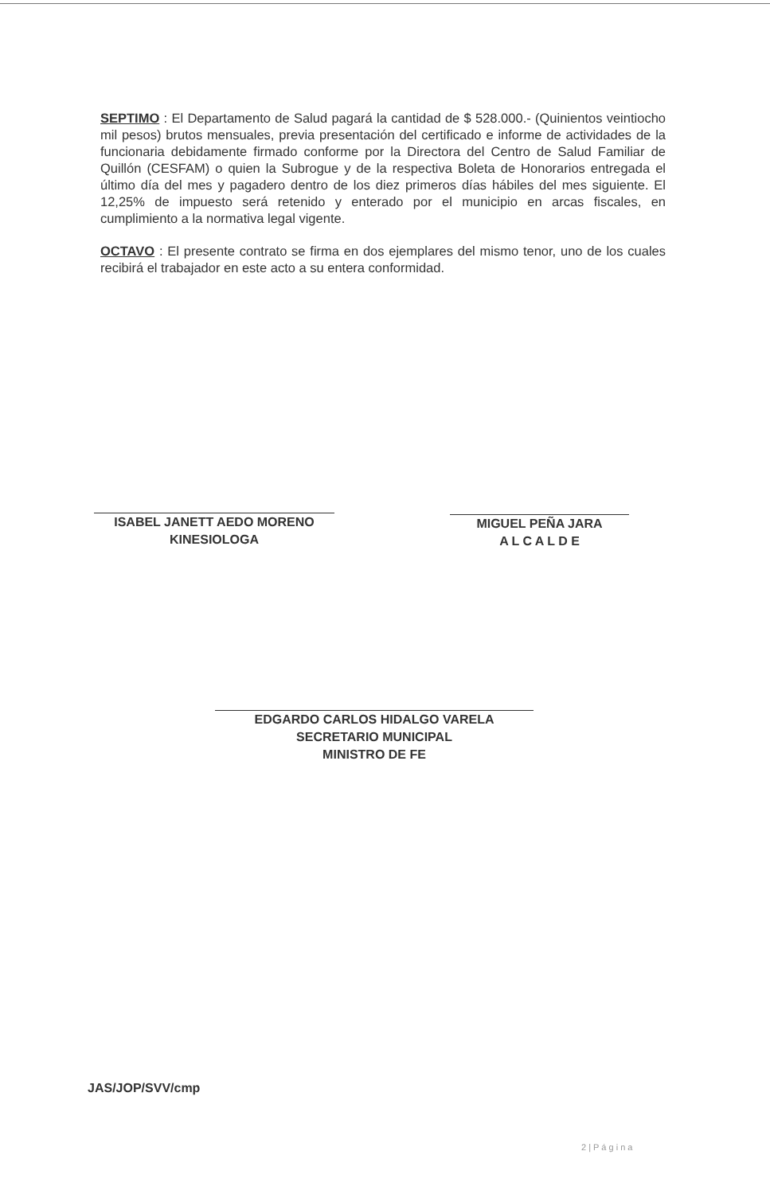SEPTIMO : El Departamento de Salud pagará la cantidad de $ 528.000.- (Quinientos veintiocho mil pesos) brutos mensuales, previa presentación del certificado e informe de actividades de la funcionaria debidamente firmado conforme por la Directora del Centro de Salud Familiar de Quillón (CESFAM) o quien la Subrogue y de la respectiva Boleta de Honorarios entregada el último día del mes y pagadero dentro de los diez primeros días hábiles del mes siguiente. El 12,25% de impuesto será retenido y enterado por el municipio en arcas fiscales, en cumplimiento a la normativa legal vigente.
OCTAVO : El presente contrato se firma en dos ejemplares del mismo tenor, uno de los cuales recibirá el trabajador en este acto a su entera conformidad.
ISABEL JANETT AEDO MORENO
KINESIOLOGA
MIGUEL PEÑA JARA
A L C A L D E
EDGARDO CARLOS HIDALGO VARELA
SECRETARIO MUNICIPAL
MINISTRO DE FE
JAS/JOP/SVV/cmp
2 | P á g i n a